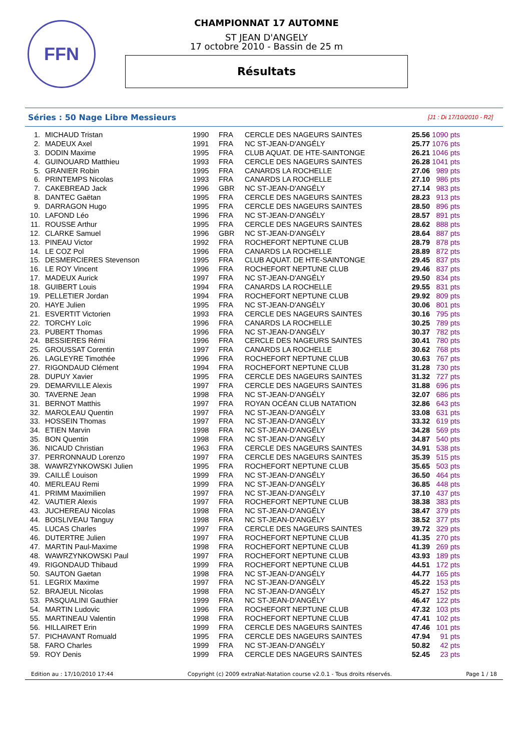FFN
CHAMPIONNAT 17 AUTOMNE
ST JEAN D'ANGELY
17 octobre 2010 - Bassin de 25 m
Résultats
Séries : 50 Nage Libre Messieurs [J1 : Di 17/10/2010 - R2]
| 1. | MICHAUD Tristan | 1990 | FRA | CERCLE DES NAGEURS SAINTES | 25.56 | 1090 pts |
| 2. | MADEUX Axel | 1991 | FRA | NC ST-JEAN-D'ANGÉLY | 25.77 | 1076 pts |
| 3. | DODIN Maxime | 1995 | FRA | CLUB AQUAT. DE HTE-SAINTONGE | 26.21 | 1046 pts |
| 4. | GUINOUARD Matthieu | 1993 | FRA | CERCLE DES NAGEURS SAINTES | 26.28 | 1041 pts |
| 5. | GRANIER Robin | 1995 | FRA | CANARDS LA ROCHELLE | 27.06 | 989 pts |
| 6. | PRINTEMPS Nicolas | 1993 | FRA | CANARDS LA ROCHELLE | 27.10 | 986 pts |
| 7. | CAKEBREAD Jack | 1996 | GBR | NC ST-JEAN-D'ANGÉLY | 27.14 | 983 pts |
| 8. | DANTEC Gaëtan | 1995 | FRA | CERCLE DES NAGEURS SAINTES | 28.23 | 913 pts |
| 9. | DARRAGON Hugo | 1995 | FRA | CERCLE DES NAGEURS SAINTES | 28.50 | 896 pts |
| 10. | LAFOND Léo | 1996 | FRA | NC ST-JEAN-D'ANGÉLY | 28.57 | 891 pts |
| 11. | ROUSSE Arthur | 1995 | FRA | CERCLE DES NAGEURS SAINTES | 28.62 | 888 pts |
| 12. | CLARKE Samuel | 1996 | GBR | NC ST-JEAN-D'ANGÉLY | 28.64 | 887 pts |
| 13. | PINEAU Victor | 1992 | FRA | ROCHEFORT NEPTUNE CLUB | 28.79 | 878 pts |
| 14. | LE COZ Pol | 1996 | FRA | CANARDS LA ROCHELLE | 28.89 | 872 pts |
| 15. | DESMERCIERES Stevenson | 1995 | FRA | CLUB AQUAT. DE HTE-SAINTONGE | 29.45 | 837 pts |
| 16. | LE ROY Vincent | 1996 | FRA | ROCHEFORT NEPTUNE CLUB | 29.46 | 837 pts |
| 17. | MADEUX Aurick | 1997 | FRA | NC ST-JEAN-D'ANGÉLY | 29.50 | 834 pts |
| 18. | GUIBERT Louis | 1994 | FRA | CANARDS LA ROCHELLE | 29.55 | 831 pts |
| 19. | PELLETIER Jordan | 1994 | FRA | ROCHEFORT NEPTUNE CLUB | 29.92 | 809 pts |
| 20. | HAYE Julien | 1995 | FRA | NC ST-JEAN-D'ANGÉLY | 30.06 | 801 pts |
| 21. | ESVERTIT Victorien | 1993 | FRA | CERCLE DES NAGEURS SAINTES | 30.16 | 795 pts |
| 22. | TORCHY Loïc | 1996 | FRA | CANARDS LA ROCHELLE | 30.25 | 789 pts |
| 23. | PUBERT Thomas | 1996 | FRA | NC ST-JEAN-D'ANGÉLY | 30.37 | 782 pts |
| 24. | BESSIERES Rémi | 1996 | FRA | CERCLE DES NAGEURS SAINTES | 30.41 | 780 pts |
| 25. | GROUSSAT Corentin | 1997 | FRA | CANARDS LA ROCHELLE | 30.62 | 768 pts |
| 26. | LAGLEYRE Timothée | 1996 | FRA | ROCHEFORT NEPTUNE CLUB | 30.63 | 767 pts |
| 27. | RIGONDAUD Clément | 1994 | FRA | ROCHEFORT NEPTUNE CLUB | 31.28 | 730 pts |
| 28. | DUPUY Xavier | 1995 | FRA | CERCLE DES NAGEURS SAINTES | 31.32 | 727 pts |
| 29. | DEMARVILLE Alexis | 1997 | FRA | CERCLE DES NAGEURS SAINTES | 31.88 | 696 pts |
| 30. | TAVERNE Jean | 1998 | FRA | NC ST-JEAN-D'ANGÉLY | 32.07 | 686 pts |
| 31. | BERNOT Matthis | 1997 | FRA | ROYAN OCÉAN CLUB NATATION | 32.86 | 643 pts |
| 32. | MAROLEAU Quentin | 1997 | FRA | NC ST-JEAN-D'ANGÉLY | 33.08 | 631 pts |
| 33. | HOSSEIN Thomas | 1997 | FRA | NC ST-JEAN-D'ANGÉLY | 33.32 | 619 pts |
| 34. | ETIEN Marvin | 1998 | FRA | NC ST-JEAN-D'ANGÉLY | 34.28 | 569 pts |
| 35. | BON Quentin | 1998 | FRA | NC ST-JEAN-D'ANGÉLY | 34.87 | 540 pts |
| 36. | NICAUD Christian | 1963 | FRA | CERCLE DES NAGEURS SAINTES | 34.91 | 538 pts |
| 37. | PERRONNAUD Lorenzo | 1997 | FRA | CERCLE DES NAGEURS SAINTES | 35.39 | 515 pts |
| 38. | WAWRZYNKOWSKI Julien | 1995 | FRA | ROCHEFORT NEPTUNE CLUB | 35.65 | 503 pts |
| 39. | CAILLÉ Louison | 1999 | FRA | NC ST-JEAN-D'ANGÉLY | 36.50 | 464 pts |
| 40. | MERLEAU Remi | 1999 | FRA | NC ST-JEAN-D'ANGÉLY | 36.85 | 448 pts |
| 41. | PRIMM Maximilien | 1997 | FRA | NC ST-JEAN-D'ANGÉLY | 37.10 | 437 pts |
| 42. | VAUTIER Alexis | 1997 | FRA | ROCHEFORT NEPTUNE CLUB | 38.38 | 383 pts |
| 43. | JUCHEREAU Nicolas | 1998 | FRA | NC ST-JEAN-D'ANGÉLY | 38.47 | 379 pts |
| 44. | BOISLIVEAU Tanguy | 1998 | FRA | NC ST-JEAN-D'ANGÉLY | 38.52 | 377 pts |
| 45. | LUCAS Charles | 1997 | FRA | CERCLE DES NAGEURS SAINTES | 39.72 | 329 pts |
| 46. | DUTERTRE Julien | 1997 | FRA | ROCHEFORT NEPTUNE CLUB | 41.35 | 270 pts |
| 47. | MARTIN Paul-Maxime | 1998 | FRA | ROCHEFORT NEPTUNE CLUB | 41.39 | 269 pts |
| 48. | WAWRZYNKOWSKI Paul | 1997 | FRA | ROCHEFORT NEPTUNE CLUB | 43.93 | 189 pts |
| 49. | RIGONDAUD Thibaud | 1999 | FRA | ROCHEFORT NEPTUNE CLUB | 44.51 | 172 pts |
| 50. | SAUTON Gaetan | 1998 | FRA | NC ST-JEAN-D'ANGÉLY | 44.77 | 165 pts |
| 51. | LEGRIX Maxime | 1997 | FRA | NC ST-JEAN-D'ANGÉLY | 45.22 | 153 pts |
| 52. | BRAJEUL Nicolas | 1998 | FRA | NC ST-JEAN-D'ANGÉLY | 45.27 | 152 pts |
| 53. | PASQUALINI Gauthier | 1999 | FRA | NC ST-JEAN-D'ANGÉLY | 46.47 | 122 pts |
| 54. | MARTIN Ludovic | 1996 | FRA | ROCHEFORT NEPTUNE CLUB | 47.32 | 103 pts |
| 55. | MARTINEAU Valentin | 1998 | FRA | ROCHEFORT NEPTUNE CLUB | 47.41 | 102 pts |
| 56. | HILLAIRET Erin | 1999 | FRA | CERCLE DES NAGEURS SAINTES | 47.46 | 101 pts |
| 57. | PICHAVANT Romuald | 1995 | FRA | CERCLE DES NAGEURS SAINTES | 47.94 | 91 pts |
| 58. | FARO Charles | 1999 | FRA | NC ST-JEAN-D'ANGÉLY | 50.82 | 42 pts |
| 59. | ROY Denis | 1999 | FRA | CERCLE DES NAGEURS SAINTES | 52.45 | 23 pts |
Edition au : 17/10/2010 17:44 Copyright (c) 2009 extraNat-Natation course v2.0.1 - Tous droits réservés. Page 1 / 18